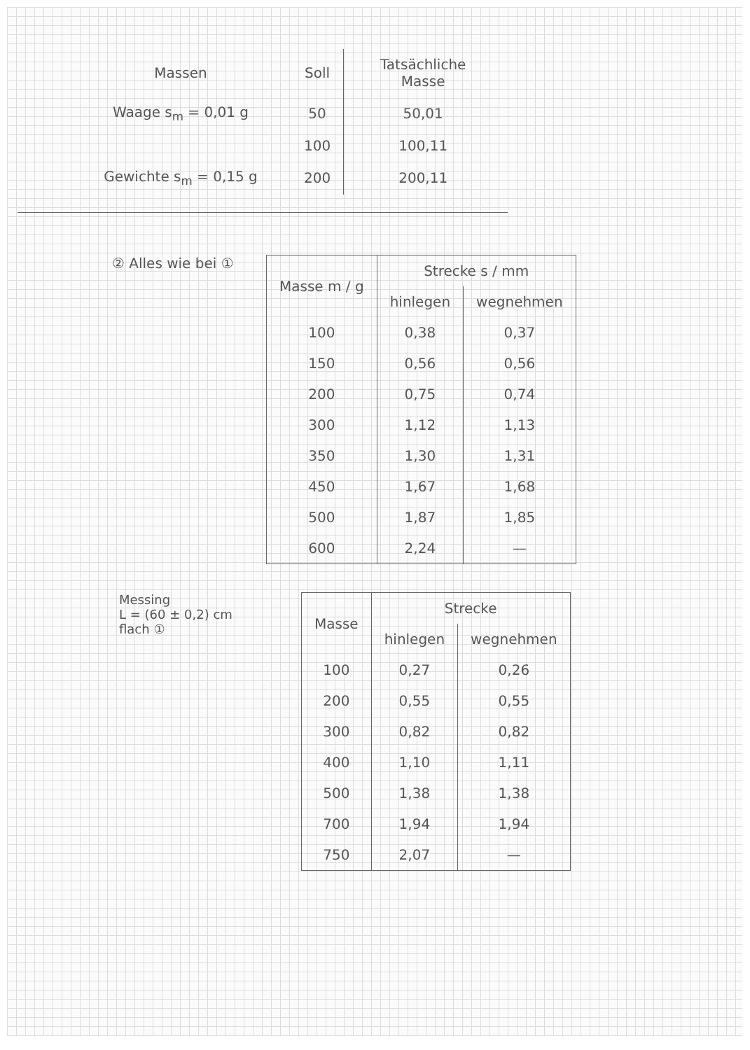| Massen | Soll | Tatsächliche Masse |
| --- | --- | --- |
| Waage s<sub>m</sub> = 0,01 g | 50 | 50,01 |
| | 100 | 100,11 |
| Gewichte s<sub>m</sub> = 0,15 g | 200 | 200,11 |
② Alles wie bei ①
| Masse m / g | Strecke s / mm | |
| --- | --- | --- |
| | hinlegen | wegnehmen |
| 100 | 0,38 | 0,37 |
| 150 | 0,56 | 0,56 |
| 200 | 0,75 | 0,74 |
| 300 | 1,12 | 1,13 |
| 350 | 1,30 | 1,31 |
| 450 | 1,67 | 1,68 |
| 500 | 1,87 | 1,85 |
| 600 | 2,24 | — |
Messing
L = (60 ± 0,2) cm
flach ①
| Masse | Strecke | |
| --- | --- | --- |
| | hinlegen | wegnehmen |
| 100 | 0,27 | 0,26 |
| 200 | 0,55 | 0,55 |
| 300 | 0,82 | 0,82 |
| 400 | 1,10 | 1,11 |
| 500 | 1,38 | 1,38 |
| 700 | 1,94 | 1,94 |
| 750 | 2,07 | — |